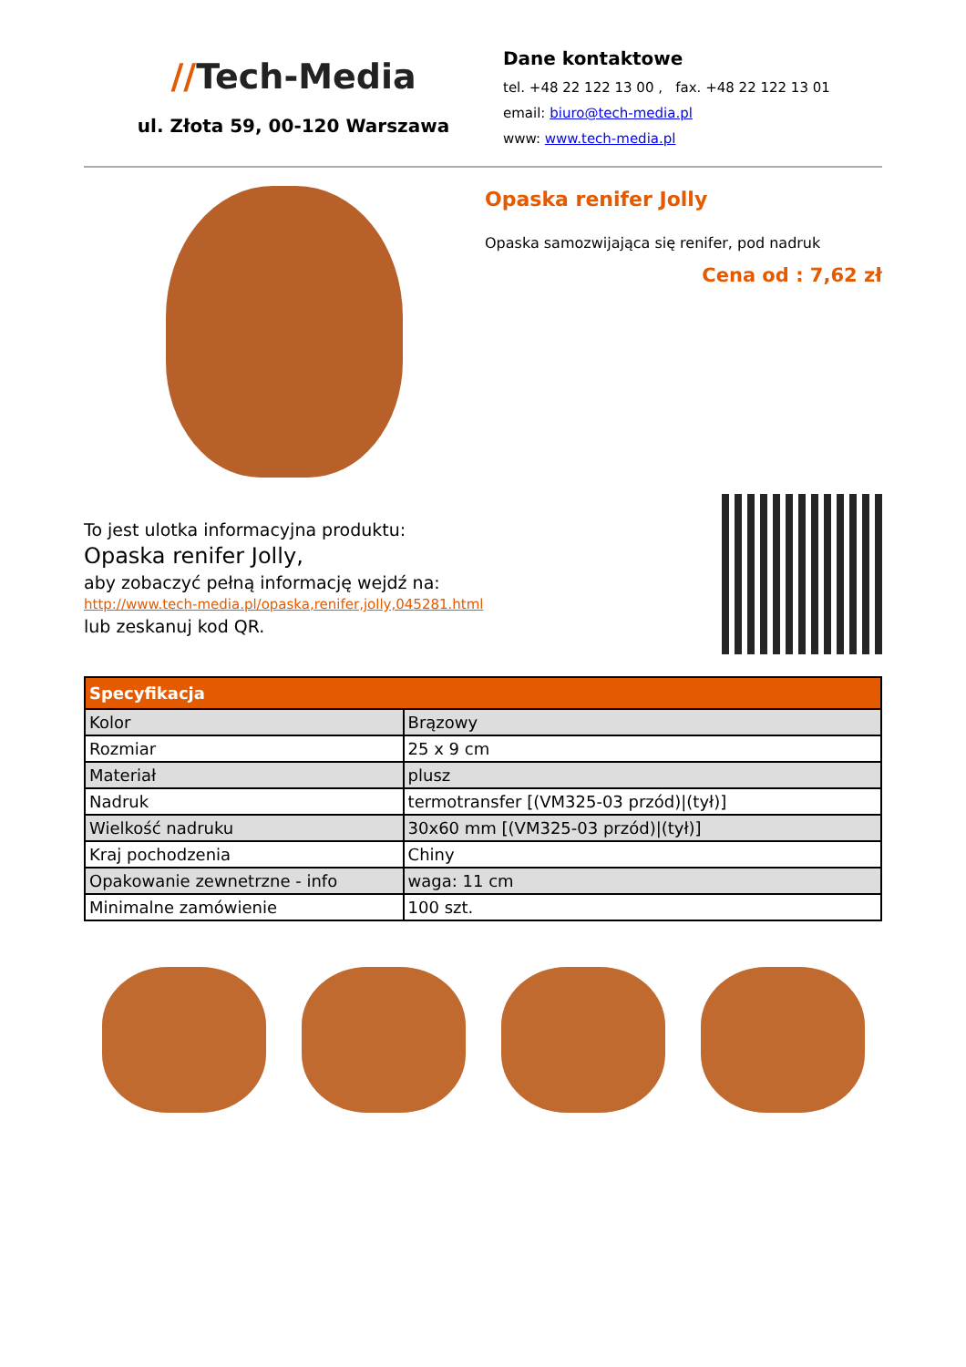//Tech-Media
ul. Złota 59, 00-120 Warszawa
Dane kontaktowe
tel. +48 22 122 13 00 , fax. +48 22 122 13 01
email: biuro@tech-media.pl
www: www.tech-media.pl
Opaska renifer Jolly
Opaska samozwijająca się renifer, pod nadruk
Cena od : 7,62 zł
To jest ulotka informacyjna produktu:
Opaska renifer Jolly,
aby zobaczyć pełną informację wejdź na:
http://www.tech-media.pl/opaska,renifer,jolly,045281.html
lub zeskanuj kod QR.
| Specyfikacja | |
| --- | --- |
| Kolor | Brązowy |
| Rozmiar | 25 x 9 cm |
| Materiał | plusz |
| Nadruk | termotransfer [(VM325-03 przód)/(tył)] |
| Wielkość nadruku | 30x60 mm [(VM325-03 przód)/(tył)] |
| Kraj pochodzenia | Chiny |
| Opakowanie zewnetrzne - info | waga: 11 cm |
| Minimalne zamówienie | 100 szt. |